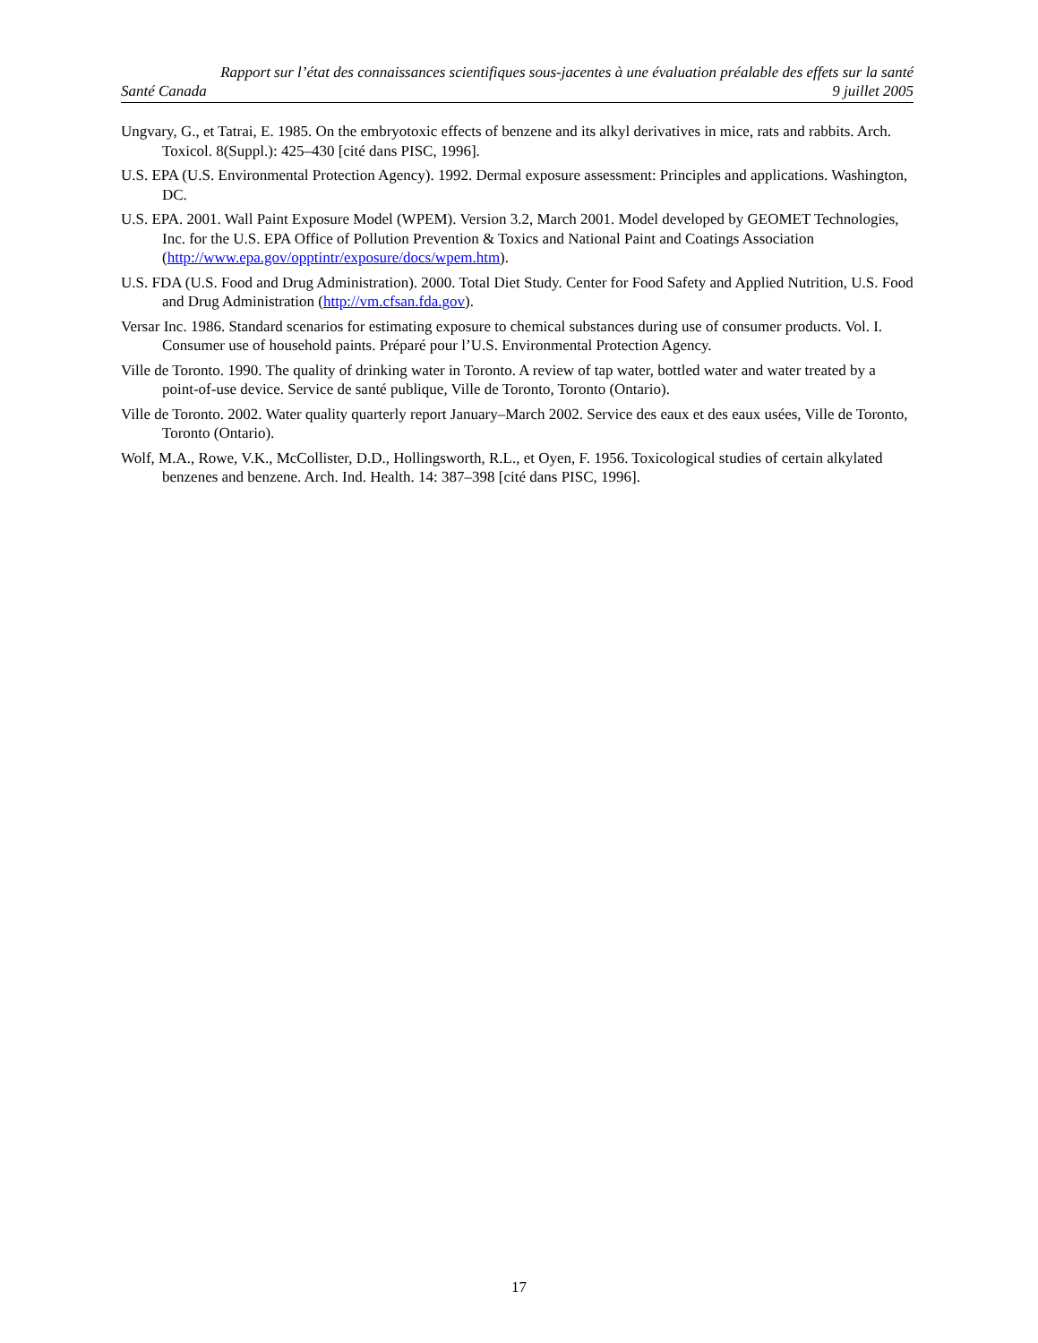Rapport sur l’état des connaissances scientifiques sous-jacentes à une évaluation préalable des effets sur la santé
Santé Canada 9 juillet 2005
Ungvary, G., et Tatrai, E. 1985. On the embryotoxic effects of benzene and its alkyl derivatives in mice, rats and rabbits. Arch. Toxicol. 8(Suppl.): 425–430 [cité dans PISC, 1996].
U.S. EPA (U.S. Environmental Protection Agency). 1992. Dermal exposure assessment: Principles and applications. Washington, DC.
U.S. EPA. 2001. Wall Paint Exposure Model (WPEM). Version 3.2, March 2001. Model developed by GEOMET Technologies, Inc. for the U.S. EPA Office of Pollution Prevention & Toxics and National Paint and Coatings Association (http://www.epa.gov/opptintr/exposure/docs/wpem.htm).
U.S. FDA (U.S. Food and Drug Administration). 2000. Total Diet Study. Center for Food Safety and Applied Nutrition, U.S. Food and Drug Administration (http://vm.cfsan.fda.gov).
Versar Inc. 1986. Standard scenarios for estimating exposure to chemical substances during use of consumer products. Vol. I. Consumer use of household paints. Préparé pour l’U.S. Environmental Protection Agency.
Ville de Toronto. 1990. The quality of drinking water in Toronto. A review of tap water, bottled water and water treated by a point-of-use device. Service de santé publique, Ville de Toronto, Toronto (Ontario).
Ville de Toronto. 2002. Water quality quarterly report January–March 2002. Service des eaux et des eaux usées, Ville de Toronto, Toronto (Ontario).
Wolf, M.A., Rowe, V.K., McCollister, D.D., Hollingsworth, R.L., et Oyen, F. 1956. Toxicological studies of certain alkylated benzenes and benzene. Arch. Ind. Health. 14: 387–398 [cité dans PISC, 1996].
17